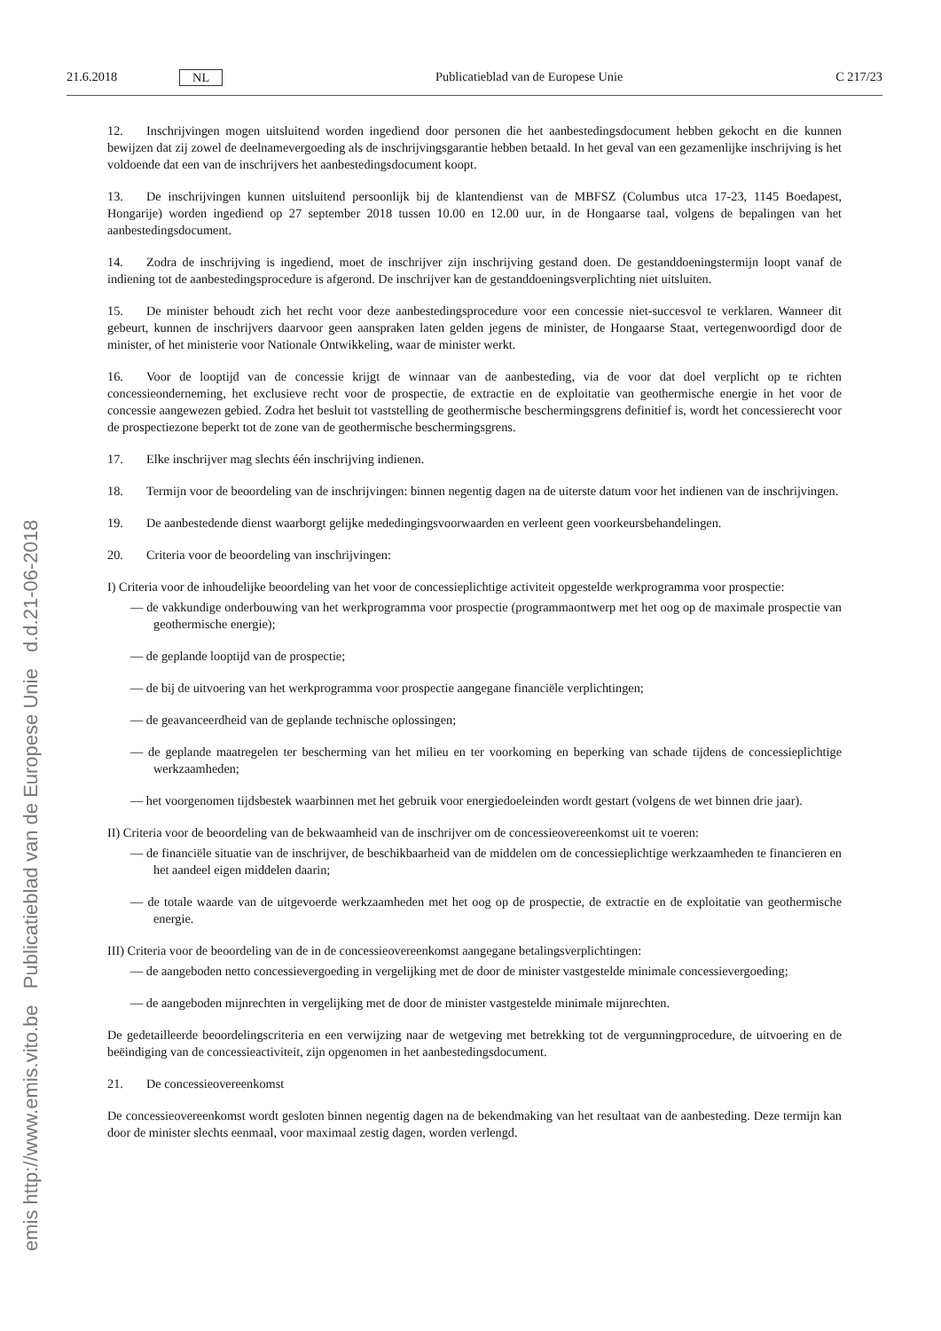emis http://www.emis.vito.be Publicatieblad van de Europese Unie d.d.21-06-2018
21.6.2018 NL Publicatieblad van de Europese Unie C 217/23
12. Inschrijvingen mogen uitsluitend worden ingediend door personen die het aanbestedingsdocument hebben gekocht en die kunnen bewijzen dat zij zowel de deelnamevergoeding als de inschrijvingsgarantie hebben betaald. In het geval van een gezamenlijke inschrijving is het voldoende dat een van de inschrijvers het aanbestedingsdocument koopt.
13. De inschrijvingen kunnen uitsluitend persoonlijk bij de klantendienst van de MBFSZ (Columbus utca 17-23, 1145 Boedapest, Hongarije) worden ingediend op 27 september 2018 tussen 10.00 en 12.00 uur, in de Hongaarse taal, volgens de bepalingen van het aanbestedingsdocument.
14. Zodra de inschrijving is ingediend, moet de inschrijver zijn inschrijving gestand doen. De gestanddoeningstermijn loopt vanaf de indiening tot de aanbestedingsprocedure is afgerond. De inschrijver kan de gestanddoeningsverplichting niet uitsluiten.
15. De minister behoudt zich het recht voor deze aanbestedingsprocedure voor een concessie niet-succesvol te verklaren. Wanneer dit gebeurt, kunnen de inschrijvers daarvoor geen aanspraken laten gelden jegens de minister, de Hongaarse Staat, vertegenwoordigd door de minister, of het ministerie voor Nationale Ontwikkeling, waar de minister werkt.
16. Voor de looptijd van de concessie krijgt de winnaar van de aanbesteding, via de voor dat doel verplicht op te richten concessieonderneming, het exclusieve recht voor de prospectie, de extractie en de exploitatie van geothermische energie in het voor de concessie aangewezen gebied. Zodra het besluit tot vaststelling de geothermische beschermingsgrens definitief is, wordt het concessierecht voor de prospectiezone beperkt tot de zone van de geothermische beschermingsgrens.
17. Elke inschrijver mag slechts één inschrijving indienen.
18. Termijn voor de beoordeling van de inschrijvingen: binnen negentig dagen na de uiterste datum voor het indienen van de inschrijvingen.
19. De aanbestedende dienst waarborgt gelijke mededingingsvoorwaarden en verleent geen voorkeursbehandelingen.
20. Criteria voor de beoordeling van inschrijvingen:
I) Criteria voor de inhoudelijke beoordeling van het voor de concessieplichtige activiteit opgestelde werkprogramma voor prospectie:
— de vakkundige onderbouwing van het werkprogramma voor prospectie (programmaontwerp met het oog op de maximale prospectie van geothermische energie);
— de geplande looptijd van de prospectie;
— de bij de uitvoering van het werkprogramma voor prospectie aangegane financiële verplichtingen;
— de geavanceerdheid van de geplande technische oplossingen;
— de geplande maatregelen ter bescherming van het milieu en ter voorkoming en beperking van schade tijdens de concessieplichtige werkzaamheden;
— het voorgenomen tijdsbestek waarbinnen met het gebruik voor energiedoeleinden wordt gestart (volgens de wet binnen drie jaar).
II) Criteria voor de beoordeling van de bekwaamheid van de inschrijver om de concessieovereenkomst uit te voeren:
— de financiële situatie van de inschrijver, de beschikbaarheid van de middelen om de concessieplichtige werkzaamheden te financieren en het aandeel eigen middelen daarin;
— de totale waarde van de uitgevoerde werkzaamheden met het oog op de prospectie, de extractie en de exploitatie van geothermische energie.
III) Criteria voor de beoordeling van de in de concessieovereenkomst aangegane betalingsverplichtingen:
— de aangeboden netto concessievergoeding in vergelijking met de door de minister vastgestelde minimale concessievergoeding;
— de aangeboden mijnrechten in vergelijking met de door de minister vastgestelde minimale mijnrechten.
De gedetailleerde beoordelingscriteria en een verwijzing naar de wetgeving met betrekking tot de vergunningprocedure, de uitvoering en de beëindiging van de concessieactiviteit, zijn opgenomen in het aanbestedingsdocument.
21. De concessieovereenkomst
De concessieovereenkomst wordt gesloten binnen negentig dagen na de bekendmaking van het resultaat van de aanbesteding. Deze termijn kan door de minister slechts eenmaal, voor maximaal zestig dagen, worden verlengd.